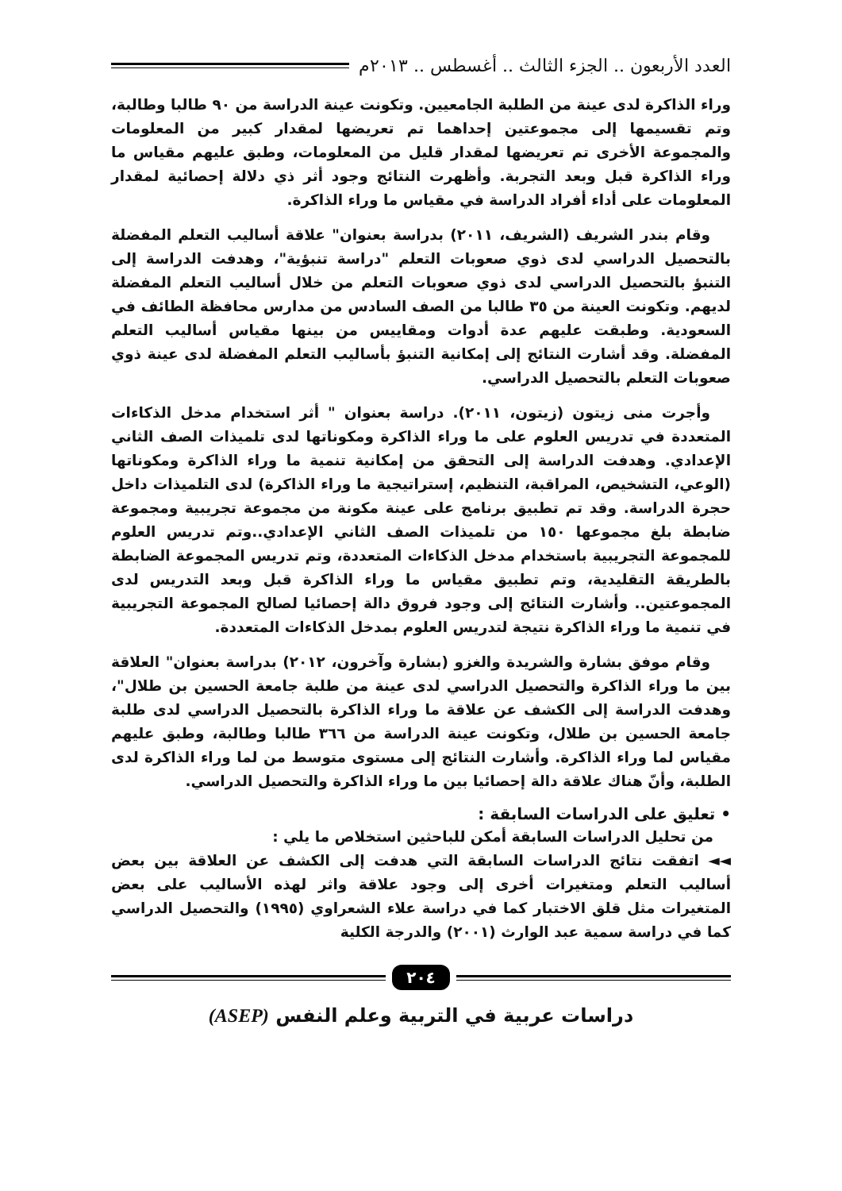العدد الأربعون .. الجزء الثالث .. أغسطس .. ٢٠١٣م
وراء الذاكرة لدى عينة من الطلبة الجامعيين. وتكونت عينة الدراسة من ٩٠ طالبا وطالبة، وتم تقسيمها إلى مجموعتين إحداهما تم تعريضها لمقدار كبير من المعلومات والمجموعة الأخرى تم تعريضها لمقدار قليل من المعلومات، وطبق عليهم مقياس ما وراء الذاكرة قبل وبعد التجربة. وأظهرت النتائج وجود أثر ذي دلالة إحصائية لمقدار المعلومات على أداء أفراد الدراسة في مقياس ما وراء الذاكرة.
وقام بندر الشريف (الشريف، ٢٠١١) بدراسة بعنوان" علاقة أساليب التعلم المفضلة بالتحصيل الدراسي لدى ذوي صعوبات التعلم "دراسة تنبؤية"، وهدفت الدراسة إلى التنبؤ بالتحصيل الدراسي لدى ذوي صعوبات التعلم من خلال أساليب التعلم المفضلة لديهم. وتكونت العينة من ٣٥ طالبا من الصف السادس من مدارس محافظة الطائف في السعودية. وطبقت عليهم عدة أدوات ومقاييس من بينها مقياس أساليب التعلم المفضلة. وقد أشارت النتائج إلى إمكانية التنبؤ بأساليب التعلم المفضلة لدى عينة ذوي صعوبات التعلم بالتحصيل الدراسي.
وأجرت منى زيتون (زيتون، ٢٠١١). دراسة بعنوان " أثر استخدام مدخل الذكاءات المتعددة في تدريس العلوم على ما وراء الذاكرة ومكوناتها لدى تلميذات الصف الثاني الإعدادي. وهدفت الدراسة إلى التحقق من إمكانية تنمية ما وراء الذاكرة ومكوناتها (الوعي، التشخيص، المراقبة، التنظيم، إستراتيجية ما وراء الذاكرة) لدى التلميذات داخل حجرة الدراسة. وقد تم تطبيق برنامج على عينة مكونة من مجموعة تجريبية ومجموعة ضابطة بلغ مجموعها ١٥٠ من تلميذات الصف الثاني الإعدادي..وتم تدريس العلوم للمجموعة التجريبية باستخدام مدخل الذكاءات المتعددة، وتم تدريس المجموعة الضابطة بالطريقة التقليدية، وتم تطبيق مقياس ما وراء الذاكرة قبل وبعد التدريس لدى المجموعتين.. وأشارت النتائج إلى وجود فروق دالة إحصائيا لصالح المجموعة التجريبية في تنمية ما وراء الذاكرة نتيجة لتدريس العلوم بمدخل الذكاءات المتعددة.
وقام موفق بشارة والشريدة والغزو (بشارة وآخرون، ٢٠١٢) بدراسة بعنوان" العلاقة بين ما وراء الذاكرة والتحصيل الدراسي لدى عينة من طلبة جامعة الحسين بن طلال"، وهدفت الدراسة إلى الكشف عن علاقة ما وراء الذاكرة بالتحصيل الدراسي لدى طلبة جامعة الحسين بن طلال، وتكونت عينة الدراسة من ٣٦٦ طالبا وطالبة، وطبق عليهم مقياس لما وراء الذاكرة. وأشارت النتائج إلى مستوى متوسط من لما وراء الذاكرة لدى الطلبة، وأنّ هناك علاقة دالة إحصائيا بين ما وراء الذاكرة والتحصيل الدراسي.
• تعليق على الدراسات السابقة :
من تحليل الدراسات السابقة أمكن للباحثين استخلاص ما يلي :
◄◄ اتفقت نتائج الدراسات السابقة التي هدفت إلى الكشف عن العلاقة بين بعض أساليب التعلم ومتغيرات أخرى إلى وجود علاقة واثر لهذه الأساليب على بعض المتغيرات مثل قلق الاختبار كما في دراسة علاء الشعراوي (١٩٩٥) والتحصيل الدراسي كما في دراسة سمية عبد الوارث (٢٠٠١) والدرجة الكلية
٢٠٤
دراسات عربية في التربية وعلم النفس (ASEP)